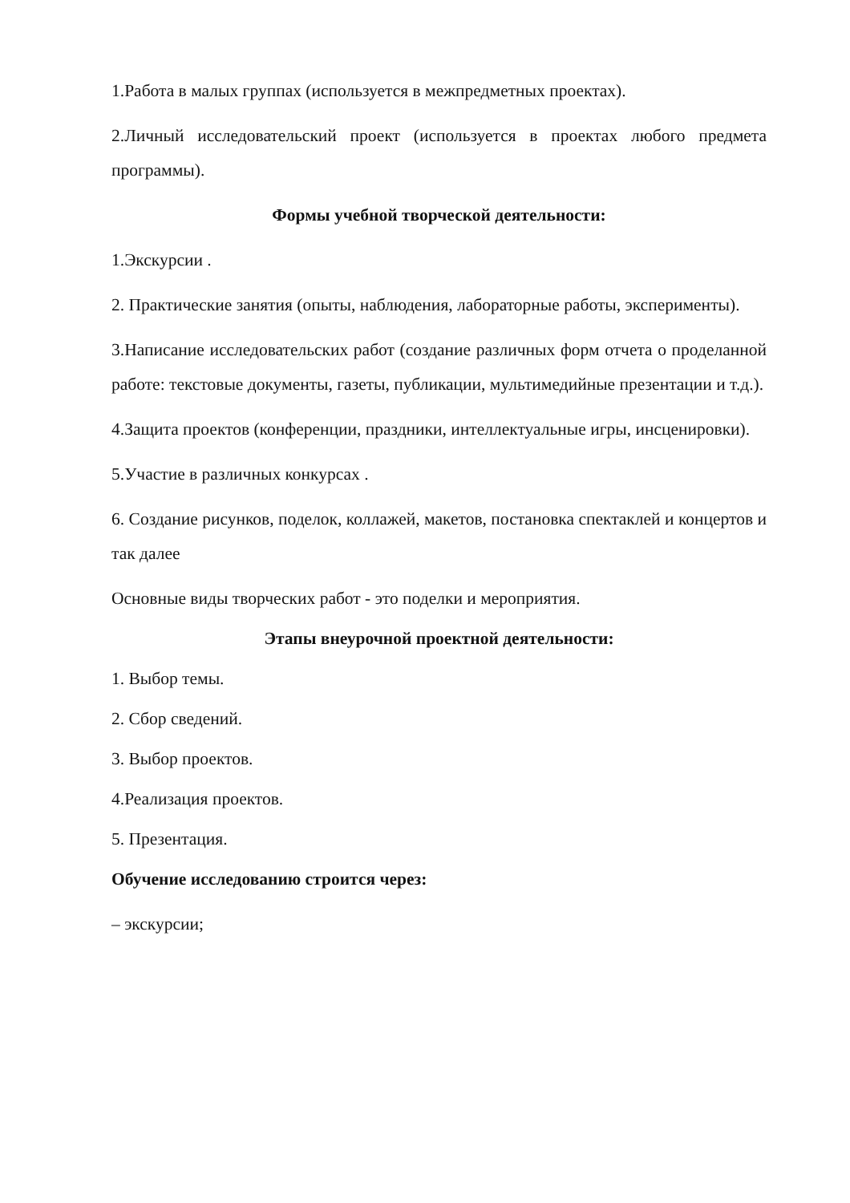1.Работа в малых группах (используется в межпредметных проектах).
2.Личный исследовательский проект (используется в проектах любого предмета программы).
Формы учебной творческой деятельности:
1.Экскурсии .
2. Практические занятия (опыты, наблюдения, лабораторные работы, эксперименты).
3.Написание исследовательских работ (создание различных форм отчета о проделанной работе: текстовые документы, газеты, публикации, мультимедийные презентации и т.д.).
4.Защита проектов (конференции, праздники, интеллектуальные игры, инсценировки).
5.Участие в различных конкурсах .
6. Создание рисунков, поделок, коллажей, макетов, постановка спектаклей и концертов и так далее
Основные виды творческих работ - это поделки и мероприятия.
Этапы внеурочной проектной деятельности:
1. Выбор темы.
2. Сбор сведений.
3. Выбор проектов.
4.Реализация проектов.
5. Презентация.
Обучение исследованию строится через:
– экскурсии;